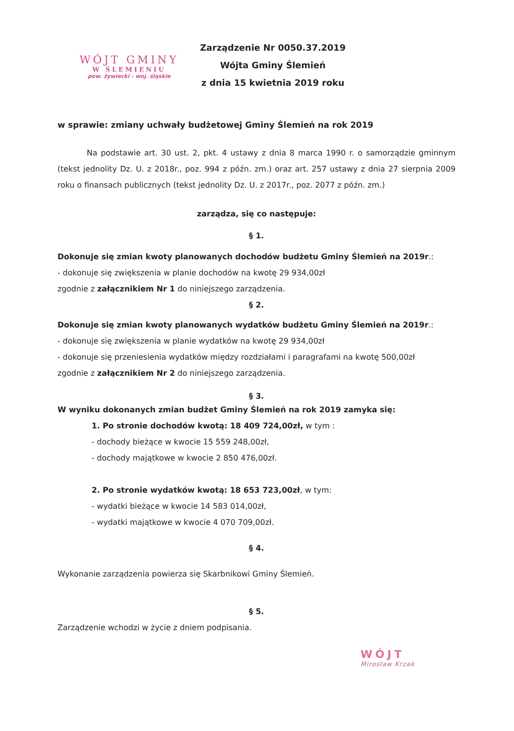WÓJT GMINY
W ŚLEMIENIU
pow. żywiecki - woj. śląskie
Zarządzenie Nr 0050.37.2019
Wójta Gminy Ślemień
z dnia 15 kwietnia 2019 roku
w sprawie: zmiany uchwały budżetowej Gminy Ślemień na rok 2019
Na podstawie art. 30 ust. 2, pkt. 4 ustawy z dnia 8 marca 1990 r. o samorządzie gminnym (tekst jednolity Dz. U. z 2018r., poz. 994 z późn. zm.) oraz art. 257 ustawy z dnia 27 sierpnia 2009 roku o finansach publicznych (tekst jednolity Dz. U. z 2017r., poz. 2077 z późn. zm.)
zarządza, się co następuje:
§ 1.
Dokonuje się zmian kwoty planowanych dochodów budżetu Gminy Ślemień na 2019r.:
- dokonuje się zwiększenia w planie dochodów na kwotę 29 934,00zł
zgodnie z załącznikiem Nr 1 do niniejszego zarządzenia.
§ 2.
Dokonuje się zmian kwoty planowanych wydatków budżetu Gminy Ślemień na 2019r.:
- dokonuje się zwiększenia w planie wydatków na kwotę 29 934,00zł
- dokonuje się przeniesienia wydatków między rozdziałami i paragrafami na kwotę 500,00zł
zgodnie z załącznikiem Nr 2 do niniejszego zarządzenia.
§ 3.
W wyniku dokonanych zmian budżet Gminy Ślemień na rok 2019 zamyka się:
1. Po stronie dochodów kwotą: 18 409 724,00zł, w tym :
- dochody bieżące w kwocie 15 559 248,00zł,
- dochody majątkowe w kwocie 2 850 476,00zł.
2. Po stronie wydatków kwotą: 18 653 723,00zł, w tym:
- wydatki bieżące w kwocie 14 583 014,00zł,
- wydatki majątkowe w kwocie 4 070 709,00zł.
§ 4.
Wykonanie zarządzenia powierza się Skarbnikowi Gminy Ślemień.
§ 5.
Zarządzenie wchodzi w życie z dniem podpisania.
WÓJT
Mirosław Krzak